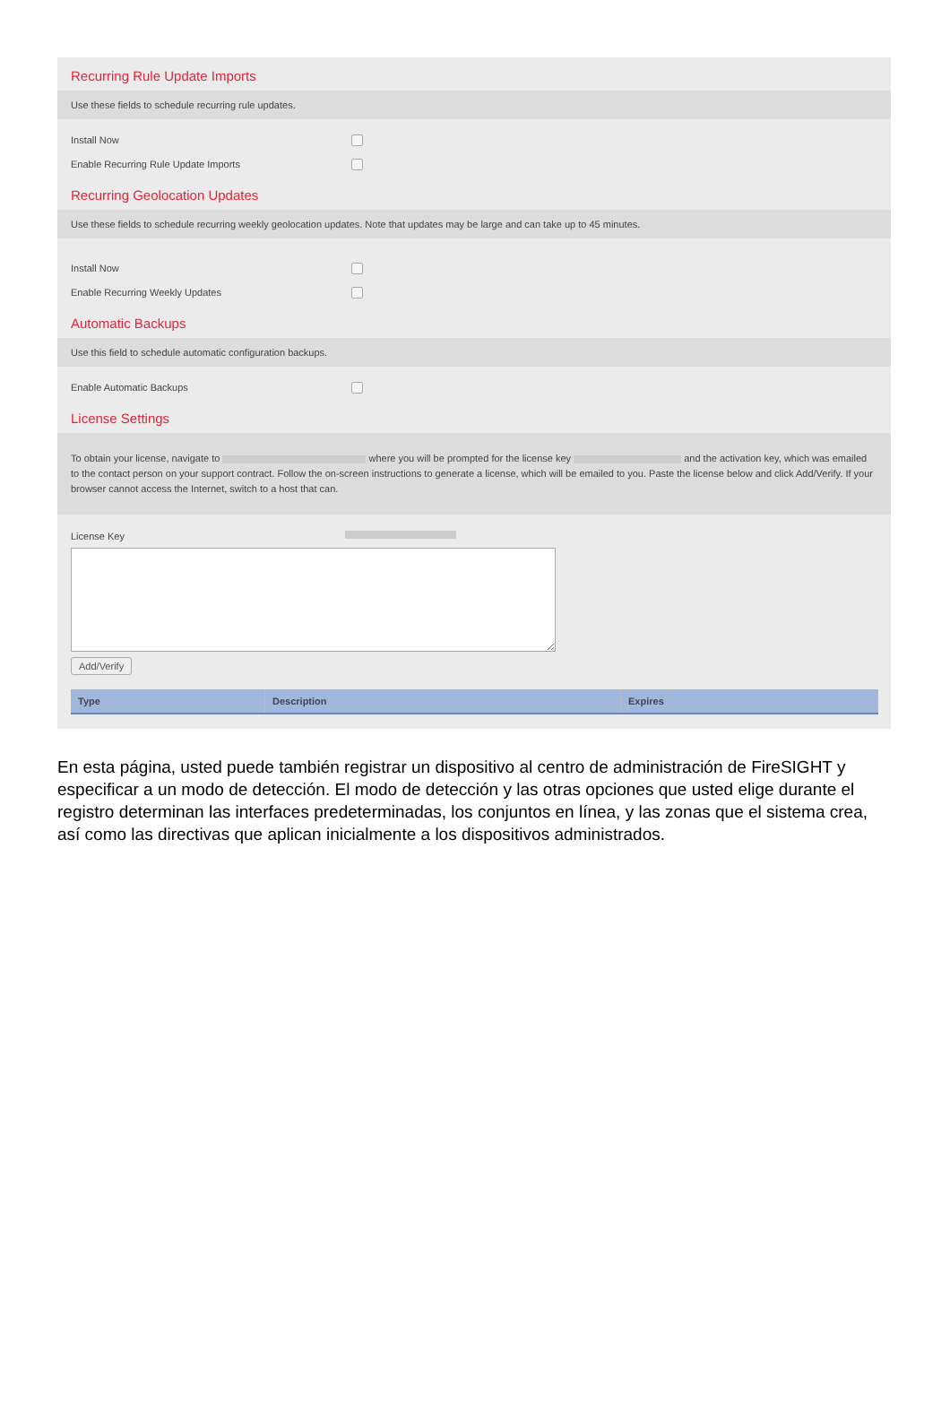Recurring Rule Update Imports
Use these fields to schedule recurring rule updates.
Install Now
Enable Recurring Rule Update Imports
Recurring Geolocation Updates
Use these fields to schedule recurring weekly geolocation updates. Note that updates may be large and can take up to 45 minutes.
Install Now
Enable Recurring Weekly Updates
Automatic Backups
Use this field to schedule automatic configuration backups.
Enable Automatic Backups
License Settings
To obtain your license, navigate to where you will be prompted for the license key and the activation key, which was emailed to the contact person on your support contract. Follow the on-screen instructions to generate a license, which will be emailed to you. Paste the license below and click Add/Verify. If your browser cannot access the Internet, switch to a host that can.
License Key
Add/Verify
| Type | Description | Expires |
| --- | --- | --- |
En esta página, usted puede también registrar un dispositivo al centro de administración de FireSIGHT y especificar a un modo de detección. El modo de detección y las otras opciones que usted elige durante el registro determinan las interfaces predeterminadas, los conjuntos en línea, y las zonas que el sistema crea, así como las directivas que aplican inicialmente a los dispositivos administrados.